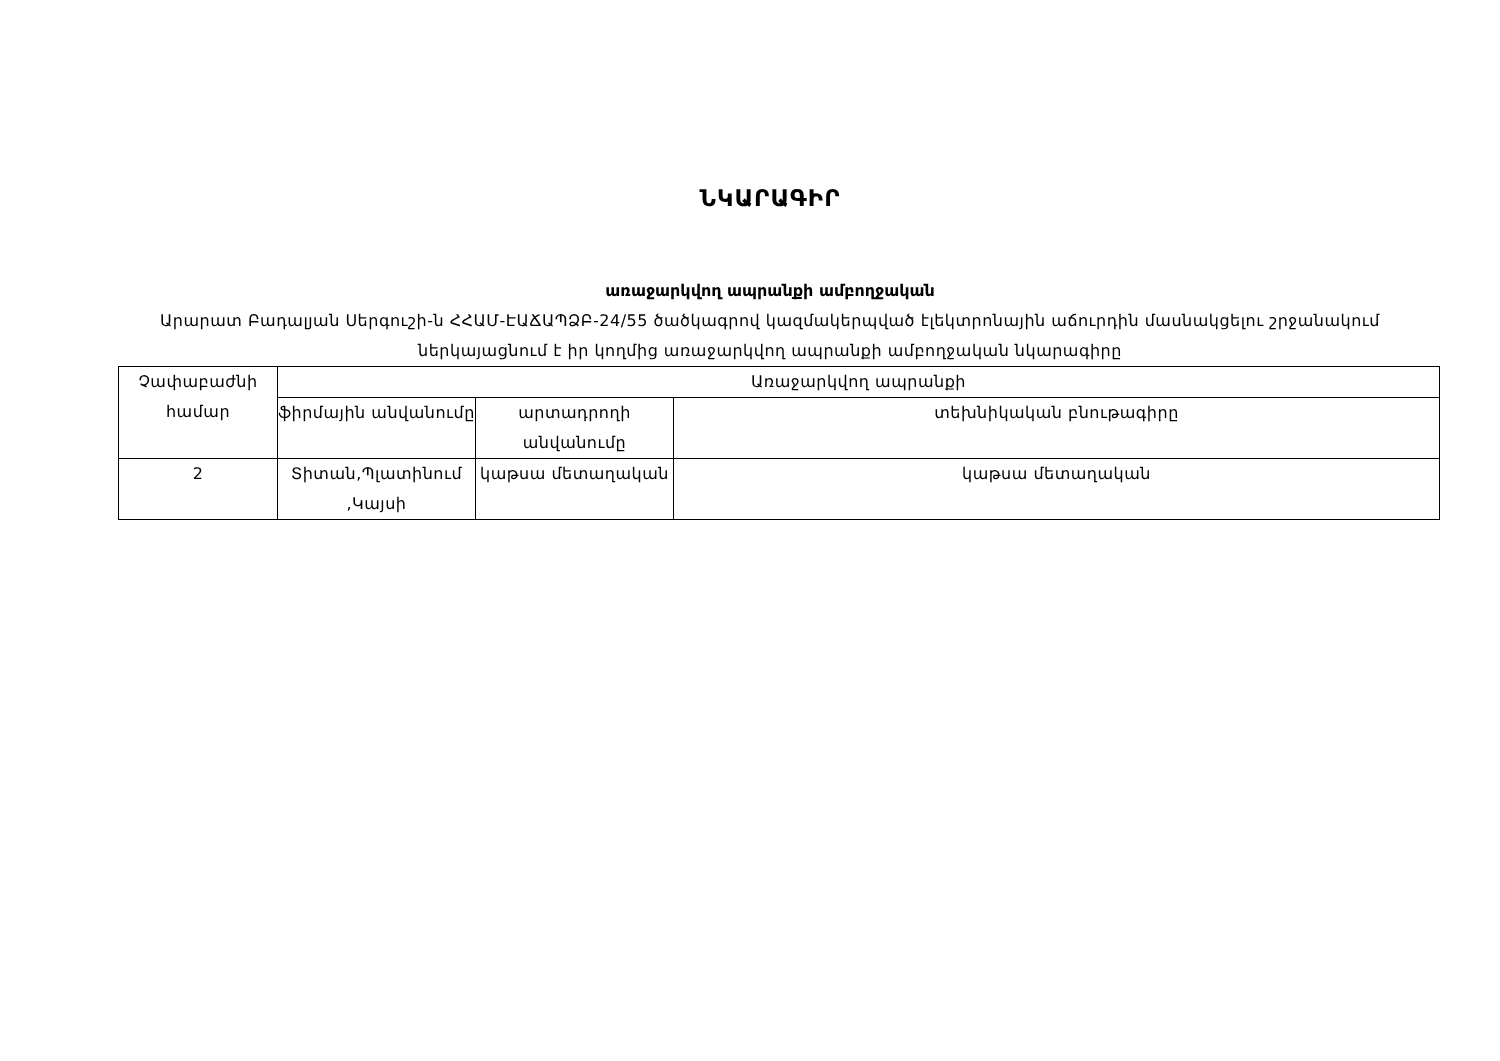ՆԿԱՐԱԳԻՐ
առաջարկվող ապրանքի ամբողջական
Արարատ Բադալյան Սերգուշի-ն ՀՀԱՄ-ԷԱՃԱՊՁԲ-24/55 ծածկագրով կազմակերպված էլեկտրոնային աճուրդին մասնակցելու շրջանակում ներկայացնում է իր կողմից առաջարկվող ապրանքի ամբողջական նկարագիրը
| Չափաբաժնի համար | Առաջարկվող ապրանքի | | |
| --- | --- | --- | --- |
| | ֆիրմային անվանումը | արտադրողի անվանումը | տեխնիկական բնութագիրը |
| 2 | Տիտան,Պլատինում ,Կայսի | կաթսա մետաղական | կաթսա մետաղական |